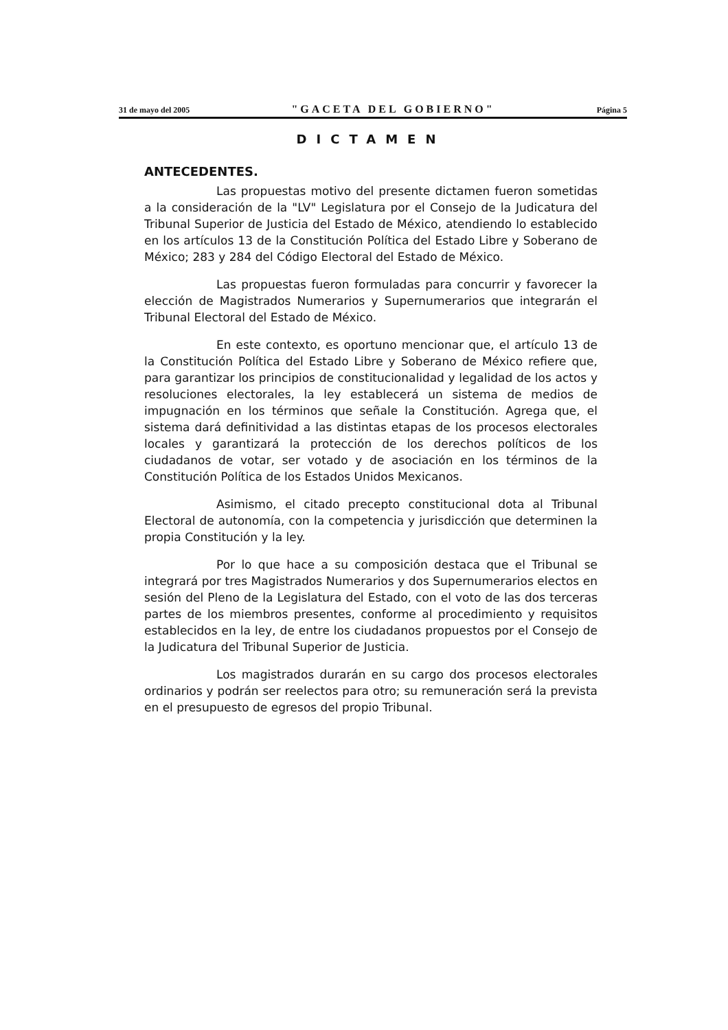31 de mayo del 2005 "GACETA DEL GOBIERNO" Página 5
DICTAMEN
ANTECEDENTES.
Las propuestas motivo del presente dictamen fueron sometidas a la consideración de la "LV" Legislatura por el Consejo de la Judicatura del Tribunal Superior de Justicia del Estado de México, atendiendo lo establecido en los artículos 13 de la Constitución Política del Estado Libre y Soberano de México; 283 y 284 del Código Electoral del Estado de México.
Las propuestas fueron formuladas para concurrir y favorecer la elección de Magistrados Numerarios y Supernumerarios que integrarán el Tribunal Electoral del Estado de México.
En este contexto, es oportuno mencionar que, el artículo 13 de la Constitución Política del Estado Libre y Soberano de México refiere que, para garantizar los principios de constitucionalidad y legalidad de los actos y resoluciones electorales, la ley establecerá un sistema de medios de impugnación en los términos que señale la Constitución. Agrega que, el sistema dará definitividad a las distintas etapas de los procesos electorales locales y garantizará la protección de los derechos políticos de los ciudadanos de votar, ser votado y de asociación en los términos de la Constitución Política de los Estados Unidos Mexicanos.
Asimismo, el citado precepto constitucional dota al Tribunal Electoral de autonomía, con la competencia y jurisdicción que determinen la propia Constitución y la ley.
Por lo que hace a su composición destaca que el Tribunal se integrará por tres Magistrados Numerarios y dos Supernumerarios electos en sesión del Pleno de la Legislatura del Estado, con el voto de las dos terceras partes de los miembros presentes, conforme al procedimiento y requisitos establecidos en la ley, de entre los ciudadanos propuestos por el Consejo de la Judicatura del Tribunal Superior de Justicia.
Los magistrados durarán en su cargo dos procesos electorales ordinarios y podrán ser reelectos para otro; su remuneración será la prevista en el presupuesto de egresos del propio Tribunal.